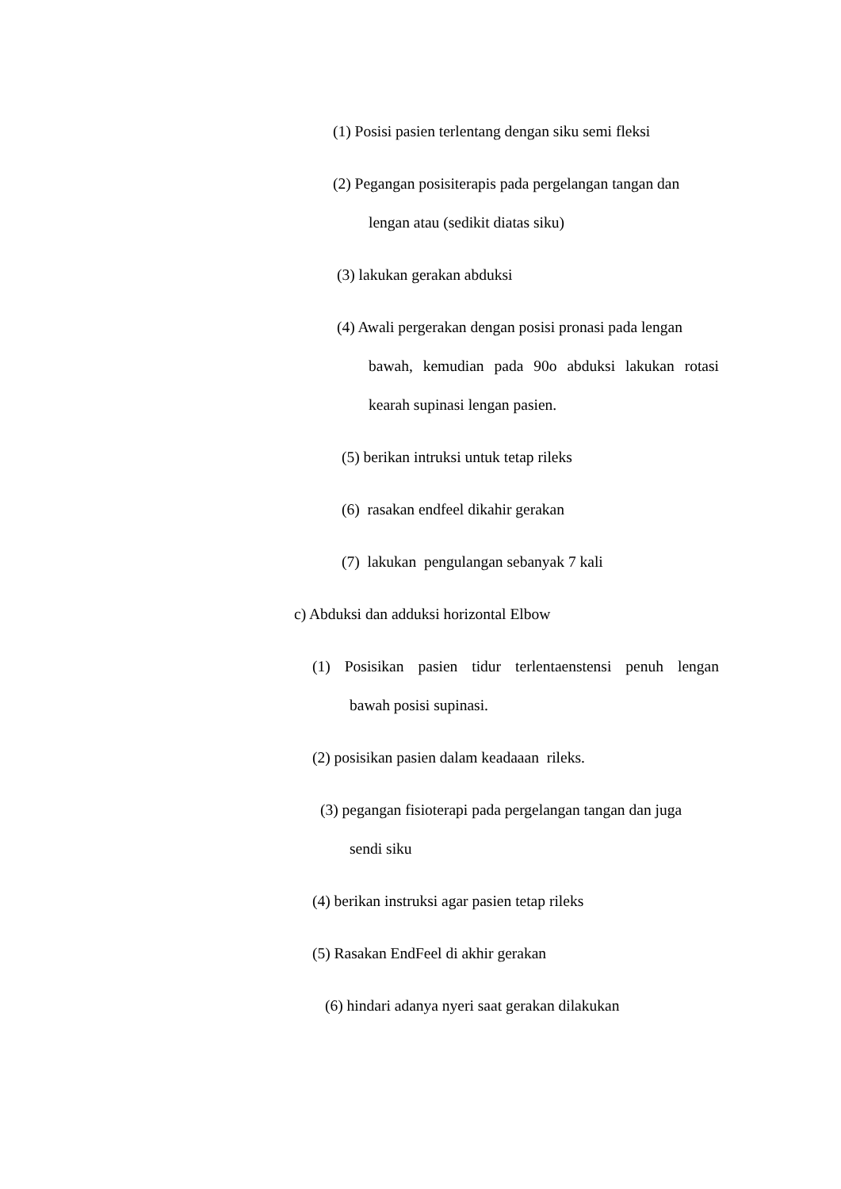(1) Posisi pasien terlentang dengan siku semi fleksi
(2) Pegangan posisiterapis pada pergelangan tangan dan
lengan atau (sedikit diatas siku)
(3) lakukan gerakan abduksi
(4) Awali pergerakan dengan posisi pronasi pada lengan
bawah, kemudian pada 90o abduksi lakukan rotasi
kearah supinasi lengan pasien.
(5) berikan intruksi untuk tetap rileks
(6) rasakan endfeel dikahir gerakan
(7) lakukan pengulangan sebanyak 7 kali
c) Abduksi dan adduksi horizontal Elbow
(1) Posisikan pasien tidur terlentaenstensi penuh lengan
bawah posisi supinasi.
(2) posisikan pasien dalam keadaaan rileks.
(3) pegangan fisioterapi pada pergelangan tangan dan juga
sendi siku
(4) berikan instruksi agar pasien tetap rileks
(5) Rasakan EndFeel di akhir gerakan
(6) hindari adanya nyeri saat gerakan dilakukan